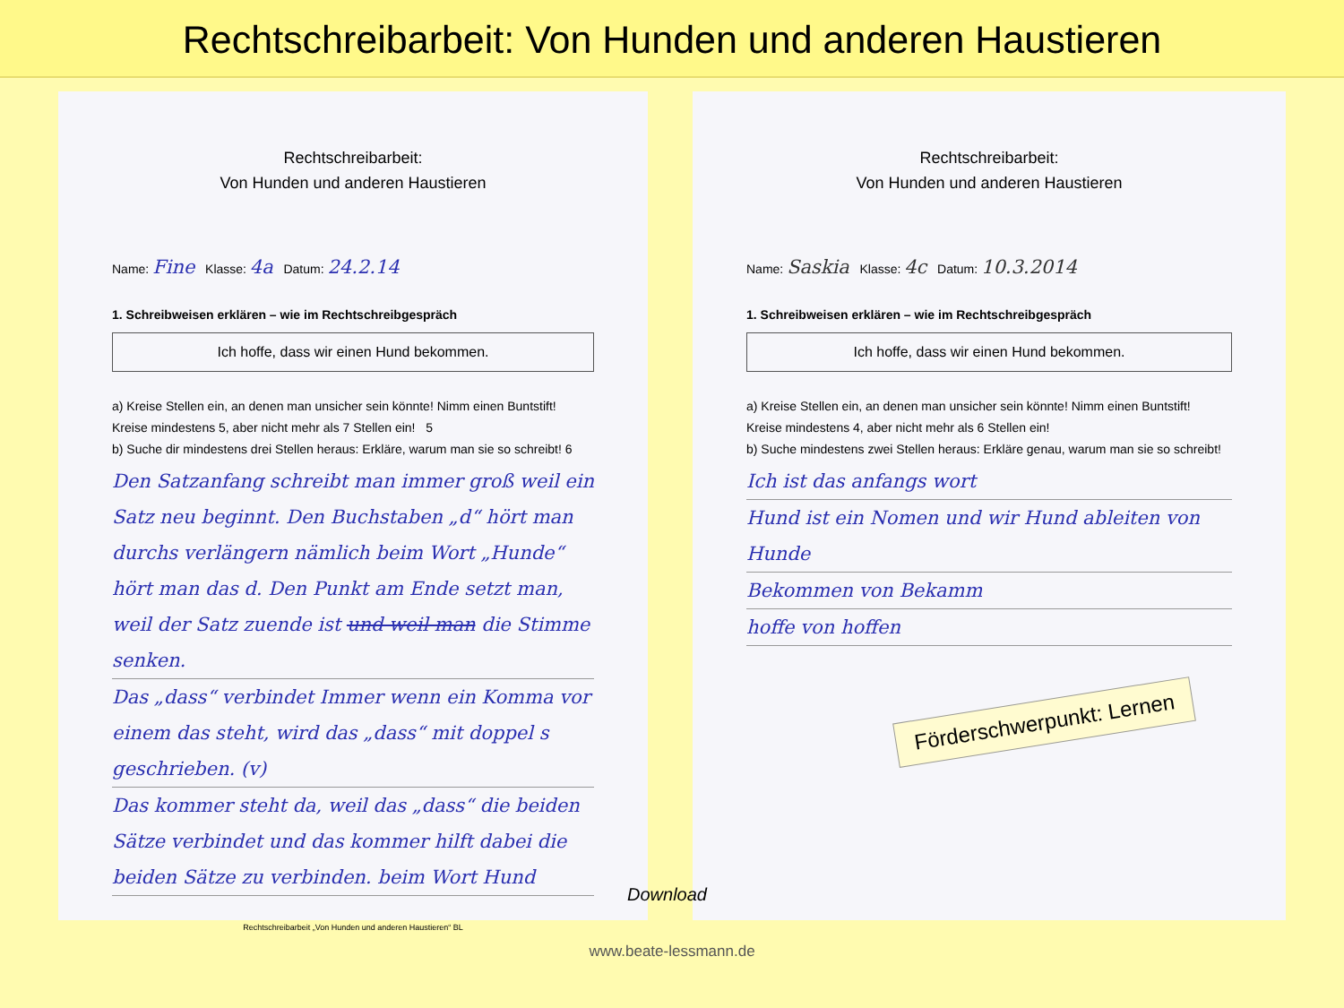Rechtschreibarbeit: Von Hunden und anderen Haustieren
Rechtschreibarbeit:
Von Hunden und anderen Haustieren
Name: Fine Klasse: 4a Datum: 24.2.14
1. Schreibweisen erklären – wie im Rechtschreibgespräch
Ich hoffe, dass wir einen Hund bekommen.
a) Kreise Stellen ein, an denen man unsicher sein könnte! Nimm einen Buntstift!
Kreise mindestens 5, aber nicht mehr als 7 Stellen ein! 5
b) Suche dir mindestens drei Stellen heraus: Erkläre, warum man sie so schreibt! 6
Den Satzanfang schreibt man immer groß weil ein Satz neu beginnt. Den Buchstaben „d“ hört man durchs verlängern nämlich beim Wort „Hunde“ hört man das d. Den Punkt am Ende setzt man, weil der Satz zuende ist und weil man die Stimme senken.
Das „dass“ verbindet Immer wenn ein Komma vor einem das steht, wird das „dass“ mit doppel s geschrieben. (v)
Das kommer steht da, weil das „dass“ die beiden Sätze verbindet und das kommer hilft dabei die beiden Sätze zu verbinden. beim Wort Hund
Rechtschreibarbeit „Von Hunden und anderen Haustieren“ BL
Rechtschreibarbeit:
Von Hunden und anderen Haustieren
Name: Saskia Klasse: 4c Datum: 10.3.2014
1. Schreibweisen erklären – wie im Rechtschreibgespräch
Ich hoffe, dass wir einen Hund bekommen.
a) Kreise Stellen ein, an denen man unsicher sein könnte! Nimm einen Buntstift!
Kreise mindestens 4, aber nicht mehr als 6 Stellen ein!
b) Suche mindestens zwei Stellen heraus: Erkläre genau, warum man sie so schreibt!
Ich ist das anfangs wort
Hund ist ein Nomen und wir Hund ableiten von Hunde
Bekommen von Bekamm
hoffe von hoffen
Förderschwerpunkt: Lernen
Download
www.beate-lessmann.de